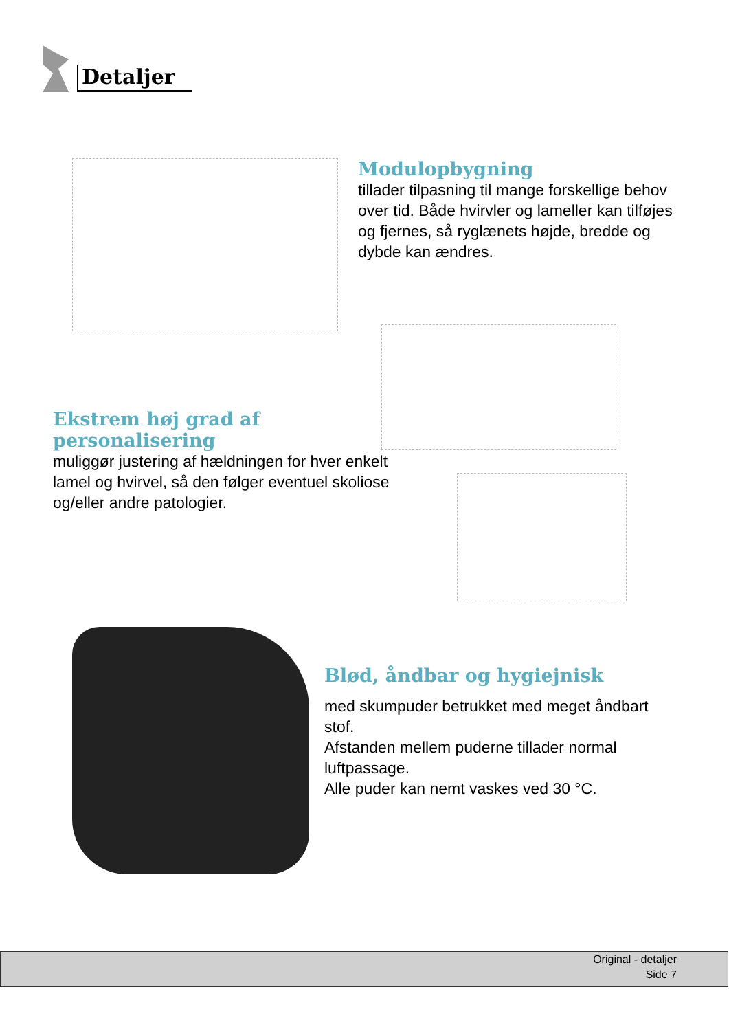Detaljer
Modulopbygning
tillader tilpasning til mange forskellige behov over tid. Både hvirvler og lameller kan tilføjes og fjernes, så ryglænets højde, bredde og dybde kan ændres.
Ekstrem høj grad af personalisering
muliggør justering af hældningen for hver enkelt lamel og hvirvel, så den følger eventuel skoliose og/eller andre patologier.
Blød, åndbar og hygiejnisk
med skumpuder betrukket med meget åndbart stof.
Afstanden mellem puderne tillader normal luftpassage.
Alle puder kan nemt vaskes ved 30 °C.
Original - detaljer
Side 7